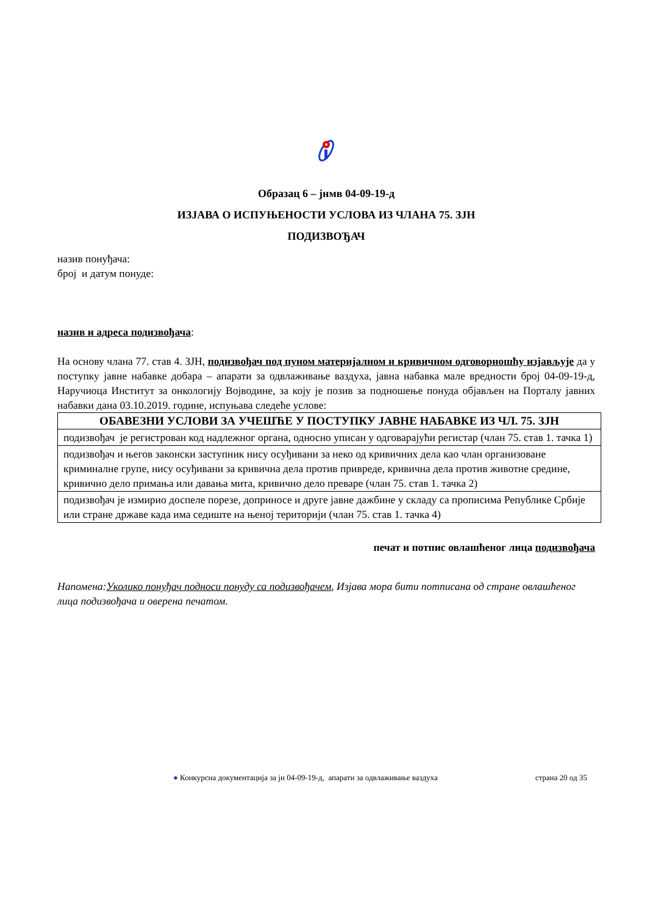Образац 6 – јнмв 04-09-19-д
ИЗЈАВА О ИСПУЊЕНОСТИ УСЛОВА ИЗ ЧЛАНА 75. ЗЈН
ПОДИЗВОЂАЧ
назив понуђача:
број и датум понуде:
назив и адреса подизвођача:
На основу члана 77. став 4. ЗЈН, подизвођач под пуном материјалном и кривичном одговорношћу изјављује да у поступку јавне набавке добара – апарати за одвлаживање ваздуха, јавна набавка мале вредности број 04-09-19-д, Наручиоца Институт за онкологију Војводине, за коју је позив за подношење понуда објављен на Порталу јавних набавки дана 03.10.2019. године, испуњава следеће услове:
| ОБАВЕЗНИ УСЛОВИ ЗА УЧЕШЋЕ У ПОСТУПКУ ЈАВНЕ НАБАВКЕ ИЗ ЧЛ. 75. ЗЈН |
| --- |
| подизвођач је регистрован код надлежног органа, односно уписан у одговарајући регистар (члан 75. став 1. тачка 1) |
| подизвођач и његов законски заступник нису осуђивани за неко од кривичних дела као члан организоване криминалне групе, нису осуђивани за кривична дела против привреде, кривична дела против животне средине, кривично дело примања или давања мита, кривично дело преваре (члан 75. став 1. тачка 2) |
| подизвођач је измирио доспеле порезе, доприносе и друге јавне дажбине у складу са прописима Републике Србије или стране државе када има седиште на њеној територији (члан 75. став 1. тачка 4) |
печат и потпис овлашћеног лица подизвођача
Напомена:Уколико понуђач подноси понуду са подизвођачем, Изјава мора бити потписана од стране овлашћеног лица подизвођача и оверена печатом.
● Конкурсна документација за јн 04-09-19-д, апарати за одвлаживање ваздуха страна 20 од 35